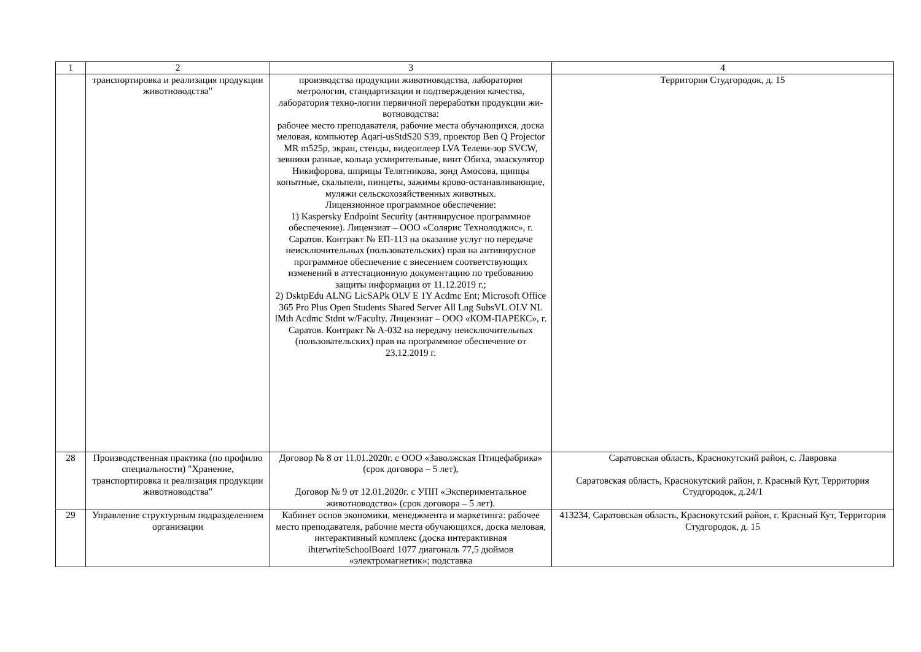| 1 | 2 | 3 | 4 |
| | транспортировка и реализация продукции животноводства" | производства продукции животноводства, лаборатория метрологии, стандартизации и подтверждения качества, лаборатория техно-логии первичной переработки продукции жи-вотноводства: рабочее место преподавателя, рабочие места обучающихся, доска меловая, компьютер Aqari-usStdS20 S39, проектор Ben Q Projector MR m525p, экран, стенды, видеоплеер LVA Телеви-зор SVCW, зевники разные, кольца усмирительные, винт Обиха, эмаскулятор Никифорова, шприцы Телятникова, зонд Амосова, щипцы копытные, скальпели, пинцеты, зажимы крово-останавливающие, муляжи сельскохозяйственных животных. Лицензионное программное обеспечение: 1) Kaspersky Endpoint Security (антивирусное программное обеспечение). Лицензиат – ООО «Солярис Технолоджис», г. Саратов. Контракт № ЕП-113 на оказание услуг по передаче неисключительных (пользовательских) прав на антивирусное программное обеспечение с внесением соответствующих изменений в аттестационную документацию по требованию защиты информации от 11.12.2019 г.; 2) DsktpEdu ALNG LicSAPk OLV E 1Y Acdmc Ent; Microsoft Office 365 Pro Plus Open Students Shared Server All Lng SubsVL OLV NL lMth Acdmc Stdnt w/Faculty. Лицензиат – ООО «КОМ-ПАРЕКС», г. Саратов. Контракт № А-032 на передачу неисключительных (пользовательских) прав на программное обеспечение от 23.12.2019 г. | Территория Студгородок, д. 15 |
| 28 | Производственная практика (по профилю специальности) "Хранение, транспортировка и реализация продукции животноводства" | Договор № 8 от 11.01.2020г. с ООО «Заволжская Птицефабрика» (срок договора – 5 лет), Договор № 9 от 12.01.2020г. с УПП «Экспериментальное животноводство» (срок договора – 5 лет). | Саратовская область, Краснокутский район, с. Лавровка Саратовская область, Краснокутский район, г. Красный Кут, Территория Студгородок, д.24/1 |
| 29 | Управление структурным подразделением организации | Кабинет основ экономики, менеджмента и маркетинга: рабочее место преподавателя, рабочие места обучающихся, доска меловая, интерактивный комплекс (доска интерактивная ihterwriteSchoolBoard 1077 диагональ 77,5 дюймов «электромагнетик»; подставка | 413234, Саратовская область, Краснокутский район, г. Красный Кут, Территория Студгородок, д. 15 |